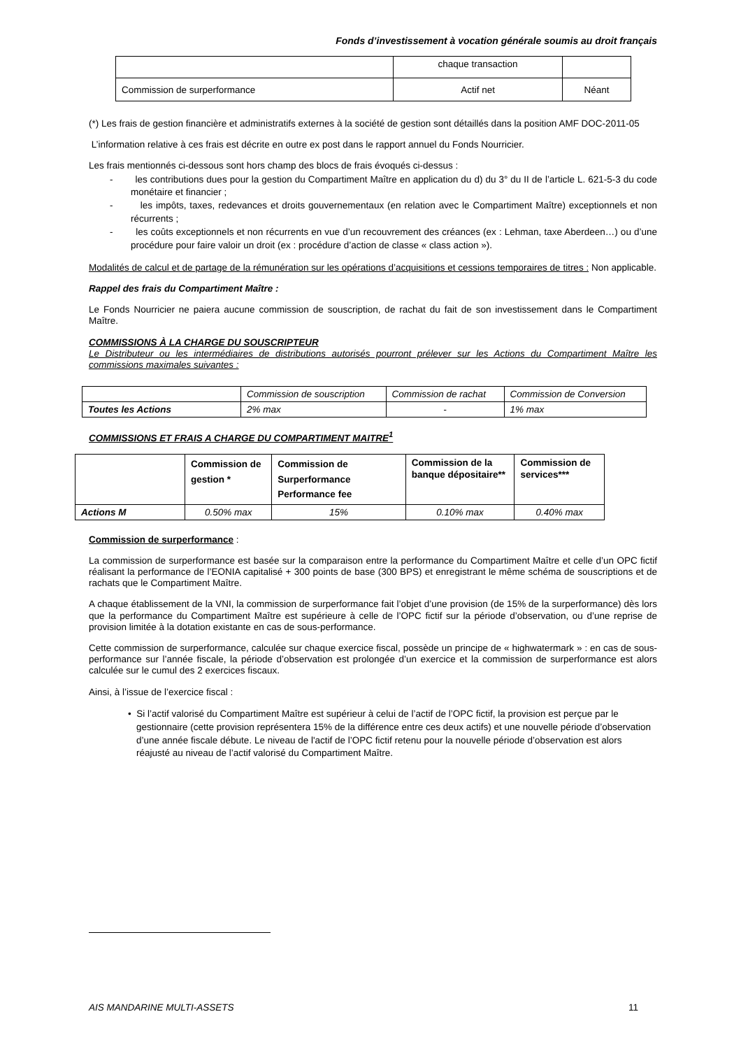Fonds d’investissement à vocation générale soumis au droit français
| | chaque transaction | |
| Commission de surperformance | Actif net | Néant |
(*) Les frais de gestion financière et administratifs externes à la société de gestion sont détaillés dans la position AMF DOC-2011-05
L’information relative à ces frais est décrite en outre ex post dans le rapport annuel du Fonds Nourricier.
Les frais mentionnés ci-dessous sont hors champ des blocs de frais évoqués ci-dessus :
- les contributions dues pour la gestion du Compartiment Maître en application du d) du 3° du II de l’article L. 621-5-3 du code monétaire et financier ;
- les impôts, taxes, redevances et droits gouvernementaux (en relation avec le Compartiment Maître) exceptionnels et non récurrents ;
- les coûts exceptionnels et non récurrents en vue d’un recouvrement des créances (ex : Lehman, taxe Aberdeen…) ou d’une procédure pour faire valoir un droit (ex : procédure d’action de classe « class action »).
Modalités de calcul et de partage de la rémunération sur les opérations d’acquisitions et cessions temporaires de titres : Non applicable.
Rappel des frais du Compartiment Maître :
Le Fonds Nourricier ne paiera aucune commission de souscription, de rachat du fait de son investissement dans le Compartiment Maître.
COMMISSIONS À LA CHARGE DU SOUSCRIPTEUR
Le Distributeur ou les intermédiaires de distributions autorisés pourront prélever sur les Actions du Compartiment Maître les commissions maximales suivantes :
| | Commission de souscription | Commission de rachat | Commission de Conversion |
| Toutes les Actions | 2% max | - | 1% max |
COMMISSIONS ET FRAIS A CHARGE DU COMPARTIMENT MAITRE<sup>1</sup>
| | Commission de gestion * | Commission de Surperformance Performance fee | Commission de la banque dépositaire** | Commission de services*** |
| Actions M | 0.50% max | 15% | 0.10% max | 0.40% max |
Commission de surperformance :
La commission de surperformance est basée sur la comparaison entre la performance du Compartiment Maître et celle d’un OPC fictif réalisant la performance de l’EONIA capitalisé + 300 points de base (300 BPS) et enregistrant le même schéma de souscriptions et de rachats que le Compartiment Maître.
A chaque établissement de la VNI, la commission de surperformance fait l’objet d’une provision (de 15% de la surperformance) dès lors que la performance du Compartiment Maître est supérieure à celle de l’OPC fictif sur la période d’observation, ou d’une reprise de provision limitée à la dotation existante en cas de sous-performance.
Cette commission de surperformance, calculée sur chaque exercice fiscal, possède un principe de « highwatermark » : en cas de sous-performance sur l’année fiscale, la période d’observation est prolongée d’un exercice et la commission de surperformance est alors calculée sur le cumul des 2 exercices fiscaux.
Ainsi, à l’issue de l’exercice fiscal :
• Si l’actif valorisé du Compartiment Maître est supérieur à celui de l’actif de l’OPC fictif, la provision est perçue par le gestionnaire (cette provision représentera 15% de la différence entre ces deux actifs) et une nouvelle période d’observation d’une année fiscale débute. Le niveau de l'actif de l’OPC fictif retenu pour la nouvelle période d’observation est alors réajusté au niveau de l’actif valorisé du Compartiment Maître.
AIS MANDARINE MULTI-ASSETS 11